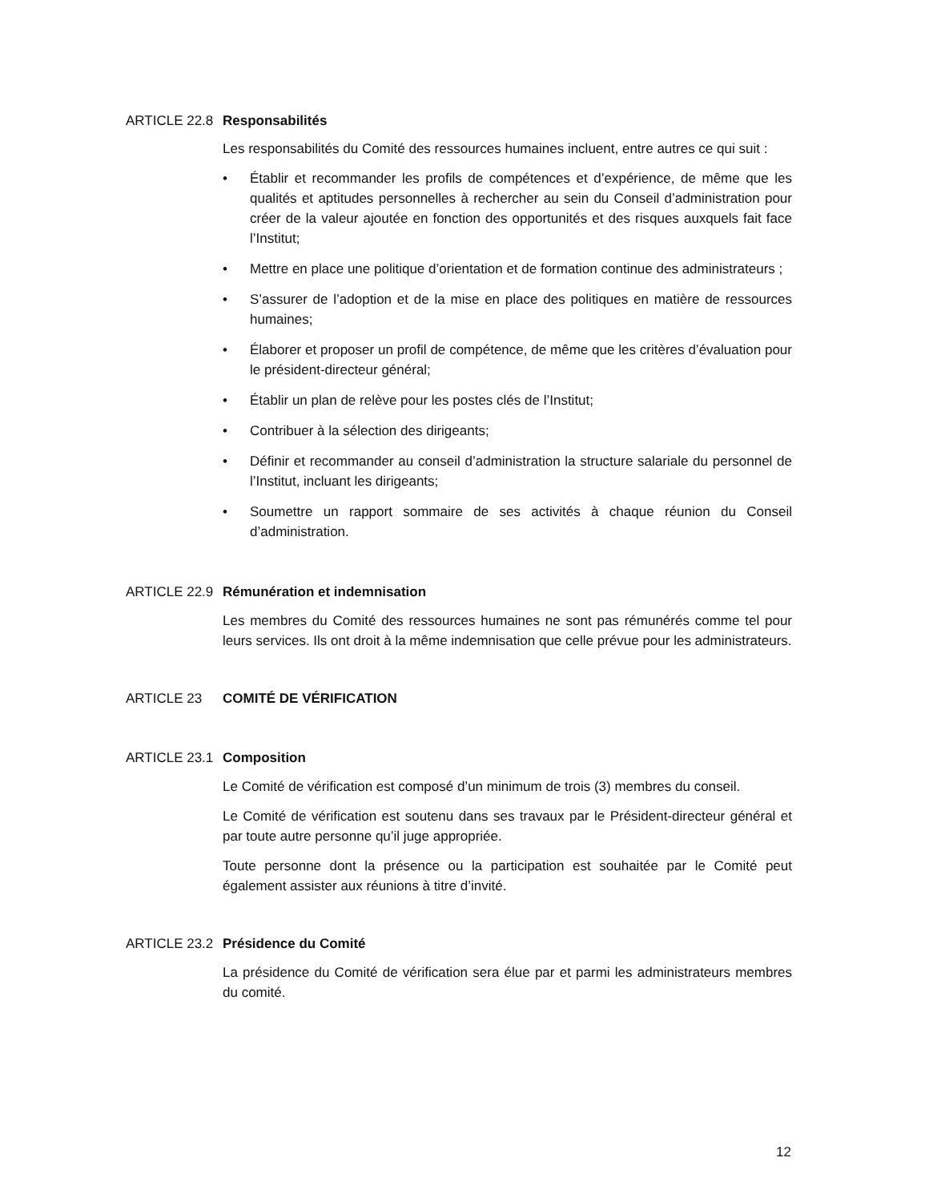ARTICLE 22.8 Responsabilités
Les responsabilités du Comité des ressources humaines incluent, entre autres ce qui suit :
• Établir et recommander les profils de compétences et d’expérience, de même que les qualités et aptitudes personnelles à rechercher au sein du Conseil d’administration pour créer de la valeur ajoutée en fonction des opportunités et des risques auxquels fait face l’Institut;
• Mettre en place une politique d’orientation et de formation continue des administrateurs ;
• S’assurer de l’adoption et de la mise en place des politiques en matière de ressources humaines;
• Élaborer et proposer un profil de compétence, de même que les critères d’évaluation pour le président-directeur général;
• Établir un plan de relève pour les postes clés de l’Institut;
• Contribuer à la sélection des dirigeants;
• Définir et recommander au conseil d’administration la structure salariale du personnel de l’Institut, incluant les dirigeants;
• Soumettre un rapport sommaire de ses activités à chaque réunion du Conseil d’administration.
ARTICLE 22.9 Rémunération et indemnisation
Les membres du Comité des ressources humaines ne sont pas rémunérés comme tel pour leurs services. Ils ont droit à la même indemnisation que celle prévue pour les administrateurs.
ARTICLE 23 COMITÉ DE VÉRIFICATION
ARTICLE 23.1 Composition
Le Comité de vérification est composé d’un minimum de trois (3) membres du conseil.
Le Comité de vérification est soutenu dans ses travaux par le Président-directeur général et par toute autre personne qu’il juge appropriée.
Toute personne dont la présence ou la participation est souhaitée par le Comité peut également assister aux réunions à titre d’invité.
ARTICLE 23.2 Présidence du Comité
La présidence du Comité de vérification sera élue par et parmi les administrateurs membres du comité.
12